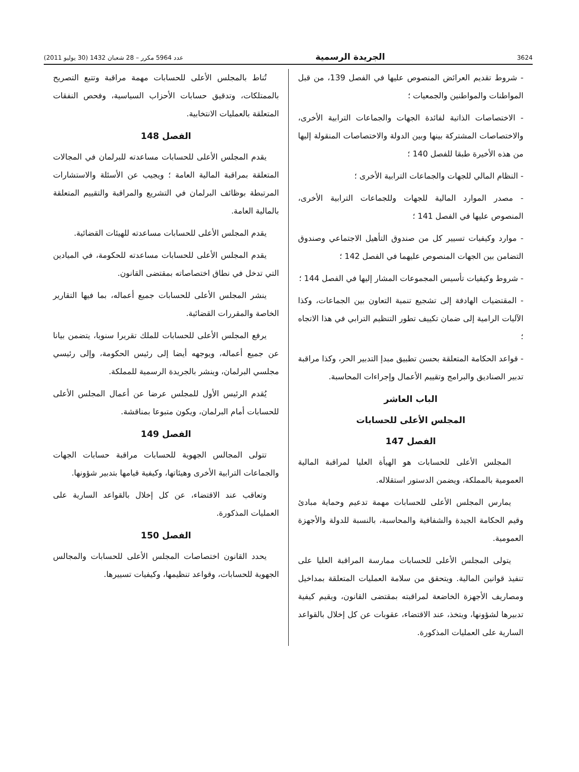3624 الجريدة الرسمية عدد 5964 مكرر – 28 شعبان 1432 (30 يوليو 2011)
- شروط تقديم العرائض المنصوص عليها في الفصل 139، من قبل المواطنات والمواطنين والجمعيات ؛
- الاختصاصات الذاتية لفائدة الجهات والجماعات الترابية الأخرى، والاختصاصات المشتركة بينها وبين الدولة والاختصاصات المنقولة إليها من هذه الأخيرة طبقا للفصل 140 ؛
- النظام المالي للجهات والجماعات الترابية الأخرى ؛
- مصدر الموارد المالية للجهات وللجماعات الترابية الأخرى، المنصوص عليها في الفصل 141 ؛
- موارد وكيفيات تسيير كل من صندوق التأهيل الاجتماعي وصندوق التضامن بين الجهات المنصوص عليهما في الفصل 142 ؛
- شروط وكيفيات تأسيس المجموعات المشار إليها في الفصل 144 ؛
- المقتضيات الهادفة إلى تشجيع تنمية التعاون بين الجماعات، وكذا الآليات الرامية إلى ضمان تكييف تطور التنظيم الترابي في هذا الاتجاه ؛
- قواعد الحكامة المتعلقة بحسن تطبيق مبدإ التدبير الحر، وكذا مراقبة تدبير الصناديق والبرامج وتقييم الأعمال وإجراءات المحاسبة.
الباب العاشر
المجلس الأعلى للحسابات
الفصل 147
المجلس الأعلى للحسابات هو الهيأة العليا لمراقبة المالية العمومية بالمملكة، ويضمن الدستور استقلاله.
يمارس المجلس الأعلى للحسابات مهمة تدعيم وحماية مبادئ وقيم الحكامة الجيدة والشفافية والمحاسبة، بالنسبة للدولة والأجهزة العمومية.
يتولى المجلس الأعلى للحسابات ممارسة المراقبة العليا على تنفيذ قوانين المالية. ويتحقق من سلامة العمليات المتعلقة بمداخيل ومصاريف الأجهزة الخاضعة لمراقبته بمقتضى القانون، ويقيم كيفية تدبيرها لشؤونها، ويتخذ، عند الاقتضاء، عقوبات عن كل إخلال بالقواعد السارية على العمليات المذكورة.
تُناط بالمجلس الأعلى للحسابات مهمة مراقبة وتتبع التصريح بالممتلكات، وتدقيق حسابات الأحزاب السياسية، وفحص النفقات المتعلقة بالعمليات الانتخابية.
الفصل 148
يقدم المجلس الأعلى للحسابات مساعدته للبرلمان في المجالات المتعلقة بمراقبة المالية العامة ؛ ويجيب عن الأسئلة والاستشارات المرتبطة بوظائف البرلمان في التشريع والمراقبة والتقييم المتعلقة بالمالية العامة.
يقدم المجلس الأعلى للحسابات مساعدته للهيئات القضائية.
يقدم المجلس الأعلى للحسابات مساعدته للحكومة، في الميادين التي تدخل في نطاق اختصاصاته بمقتضى القانون.
ينشر المجلس الأعلى للحسابات جميع أعماله، بما فيها التقارير الخاصة والمقررات القضائية.
يرفع المجلس الأعلى للحسابات للملك تقريرا سنويا، يتضمن بيانا عن جميع أعماله، ويوجهه أيضا إلى رئيس الحكومة، وإلى رئيسي مجلسي البرلمان، وينشر بالجريدة الرسمية للمملكة.
يُقدم الرئيس الأول للمجلس عرضا عن أعمال المجلس الأعلى للحسابات أمام البرلمان، ويكون متبوعا بمناقشة.
الفصل 149
تتولى المجالس الجهوية للحسابات مراقبة حسابات الجهات والجماعات الترابية الأخرى وهيئاتها، وكيفية قيامها بتدبير شؤونها.
وتعاقب عند الاقتضاء، عن كل إخلال بالقواعد السارية على العمليات المذكورة.
الفصل 150
يحدد القانون اختصاصات المجلس الأعلى للحسابات والمجالس الجهوية للحسابات، وقواعد تنظيمها، وكيفيات تسييرها.